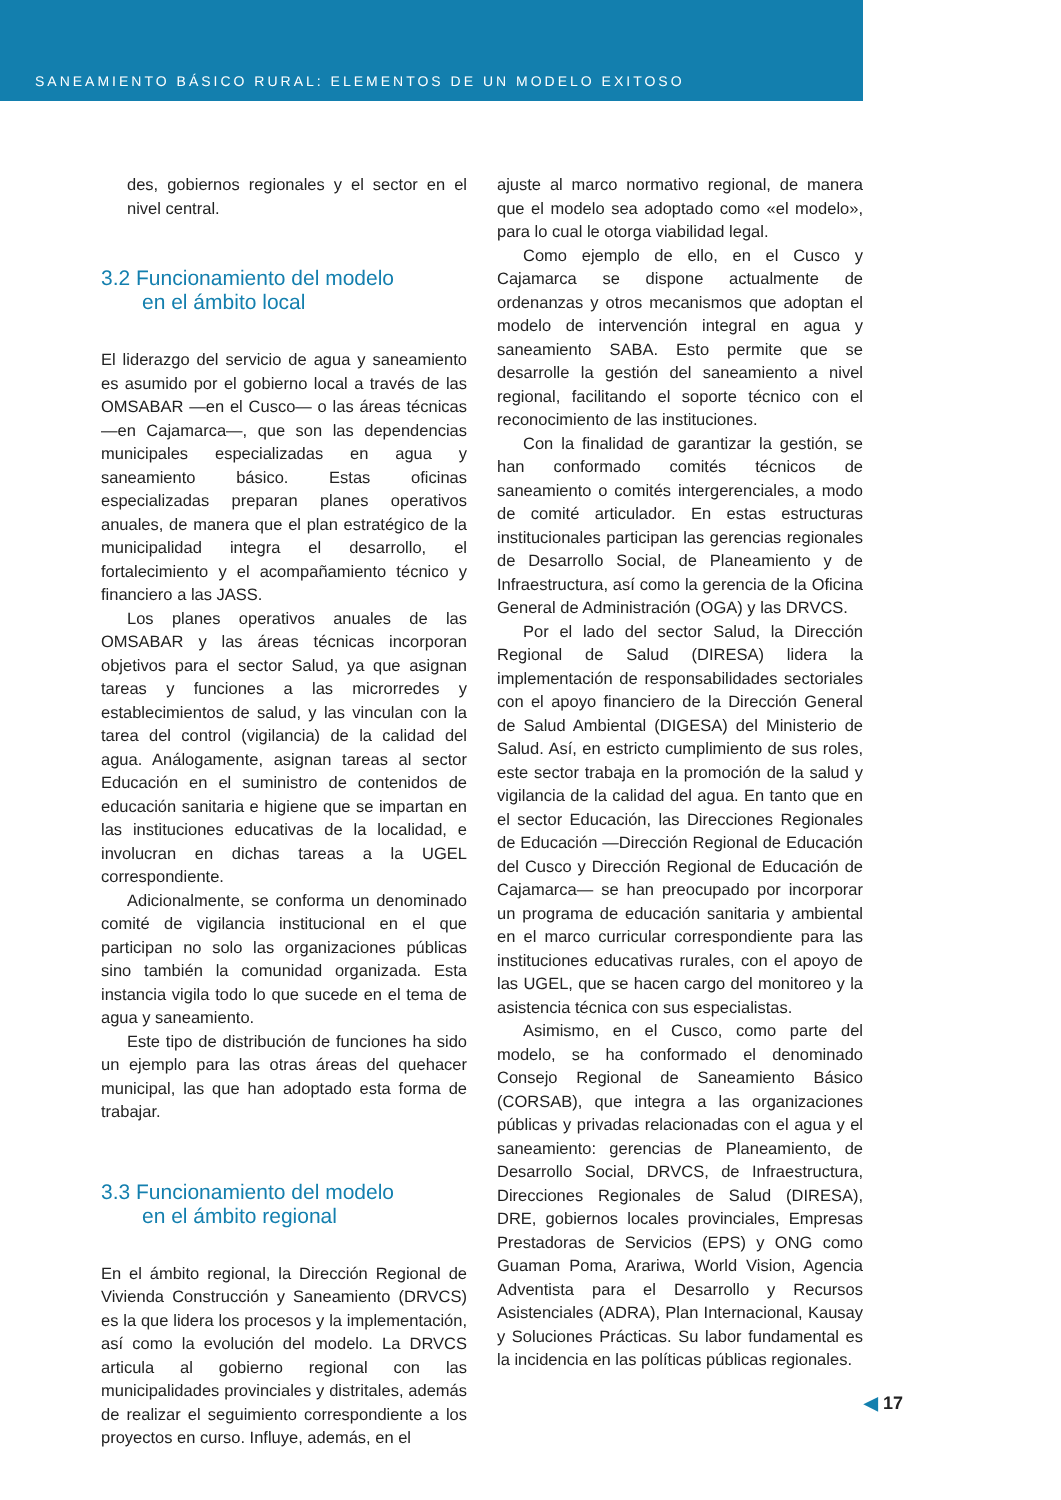SANEAMIENTO BÁSICO RURAL: ELEMENTOS DE UN MODELO EXITOSO
des, gobiernos regionales y el sector en el nivel central.
3.2 Funcionamiento del modelo
en el ámbito local
El liderazgo del servicio de agua y saneamiento es asumido por el gobierno local a través de las OMSABAR —en el Cusco— o las áreas técnicas —en Cajamarca—, que son las dependencias municipales especializadas en agua y saneamiento básico. Estas oficinas especializadas preparan planes operativos anuales, de manera que el plan estratégico de la municipalidad integra el desarrollo, el fortalecimiento y el acompañamiento técnico y financiero a las JASS.
Los planes operativos anuales de las OMSABAR y las áreas técnicas incorporan objetivos para el sector Salud, ya que asignan tareas y funciones a las microrredes y establecimientos de salud, y las vinculan con la tarea del control (vigilancia) de la calidad del agua. Análogamente, asignan tareas al sector Educación en el suministro de contenidos de educación sanitaria e higiene que se impartan en las instituciones educativas de la localidad, e involucran en dichas tareas a la UGEL correspondiente.
Adicionalmente, se conforma un denominado comité de vigilancia institucional en el que participan no solo las organizaciones públicas sino también la comunidad organizada. Esta instancia vigila todo lo que sucede en el tema de agua y saneamiento.
Este tipo de distribución de funciones ha sido un ejemplo para las otras áreas del quehacer municipal, las que han adoptado esta forma de trabajar.
3.3 Funcionamiento del modelo
en el ámbito regional
En el ámbito regional, la Dirección Regional de Vivienda Construcción y Saneamiento (DRVCS) es la que lidera los procesos y la implementación, así como la evolución del modelo. La DRVCS articula al gobierno regional con las municipalidades provinciales y distritales, además de realizar el seguimiento correspondiente a los proyectos en curso. Influye, además, en el
ajuste al marco normativo regional, de manera que el modelo sea adoptado como «el modelo», para lo cual le otorga viabilidad legal.
Como ejemplo de ello, en el Cusco y Cajamarca se dispone actualmente de ordenanzas y otros mecanismos que adoptan el modelo de intervención integral en agua y saneamiento SABA. Esto permite que se desarrolle la gestión del saneamiento a nivel regional, facilitando el soporte técnico con el reconocimiento de las instituciones.
Con la finalidad de garantizar la gestión, se han conformado comités técnicos de saneamiento o comités intergerenciales, a modo de comité articulador. En estas estructuras institucionales participan las gerencias regionales de Desarrollo Social, de Planeamiento y de Infraestructura, así como la gerencia de la Oficina General de Administración (OGA) y las DRVCS.
Por el lado del sector Salud, la Dirección Regional de Salud (DIRESA) lidera la implementación de responsabilidades sectoriales con el apoyo financiero de la Dirección General de Salud Ambiental (DIGESA) del Ministerio de Salud. Así, en estricto cumplimiento de sus roles, este sector trabaja en la promoción de la salud y vigilancia de la calidad del agua. En tanto que en el sector Educación, las Direcciones Regionales de Educación —Dirección Regional de Educación del Cusco y Dirección Regional de Educación de Cajamarca— se han preocupado por incorporar un programa de educación sanitaria y ambiental en el marco curricular correspondiente para las instituciones educativas rurales, con el apoyo de las UGEL, que se hacen cargo del monitoreo y la asistencia técnica con sus especialistas.
Asimismo, en el Cusco, como parte del modelo, se ha conformado el denominado Consejo Regional de Saneamiento Básico (CORSAB), que integra a las organizaciones públicas y privadas relacionadas con el agua y el saneamiento: gerencias de Planeamiento, de Desarrollo Social, DRVCS, de Infraestructura, Direcciones Regionales de Salud (DIRESA), DRE, gobiernos locales provinciales, Empresas Prestadoras de Servicios (EPS) y ONG como Guaman Poma, Arariwa, World Vision, Agencia Adventista para el Desarrollo y Recursos Asistenciales (ADRA), Plan Internacional, Kausay y Soluciones Prácticas. Su labor fundamental es la incidencia en las políticas públicas regionales.
◀ 17